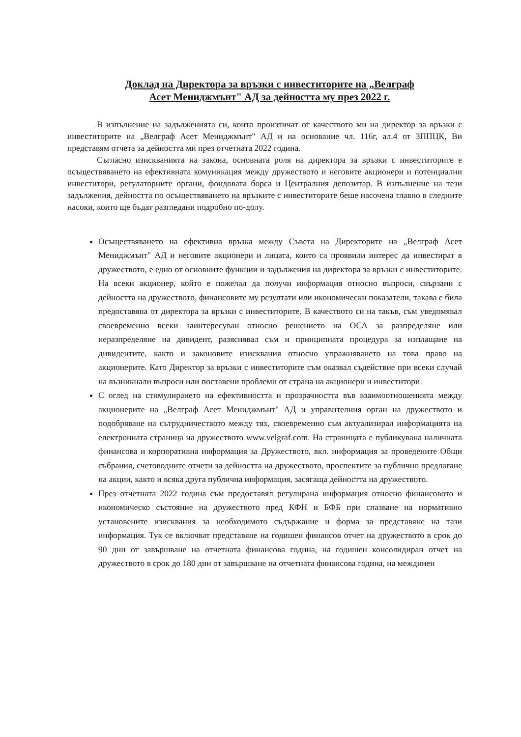Доклад на Директора за връзки с инвеститорите на „Велграф
Асет Мениджмънт" АД за дейността му през 2022 г.
В изпълнение на задълженията си, които произтичат от качеството ми на директор за връзки с инвеститорите на „Велграф Асет Мениджмънт" АД и на основание чл. 116г, ал.4 от ЗППЦК, Ви представям отчета за дейността ми през отчетната 2022 година.
Съгласно изискванията на закона, основната роля на директора за връзки с инвеститорите е осъществяването на ефективната комуникация между дружеството и неговите акционери и потенциални инвеститори, регулаторните органи, фондовата борса и Централния депозитар. В изпълнение на тези задължения, дейността по осъществяването на връзките с инвеститорите беше насочена главно в следните насоки, които ще бъдат разгледани подробно по-долу.
Осъществяването на ефективна връзка между Съвета на Директорите на „Велграф Асет Мениджмънт" АД и неговите акционери и лицата, които са проявили интерес да инвестират в дружеството, е едно от основните функции и задължения на директора за връзки с инвеститорите. На всеки акционер, който е пожелал да получи информация относно въпроси, свързани с дейността на дружеството, финансовите му резултати или икономически показатели, такава е била предоставяна от директора за връзки с инвеститорите. В качеството си на такъв, съм уведомявал своевременно всеки заинтересуван относно решението на ОСА за разпределяне или неразпределяне на дивидент, разяснявал съм и принципната процедура за изплащане на дивидентите, както и законовите изисквания относно упражняването на това право на акционерите. Като Директор за връзки с инвеститорите съм оказвал съдействие при всеки случай на възникнали въпроси или поставени проблеми от страна на акционери и инвеститори.
С оглед на стимулирането на ефективността и прозрачността във взаимоотношенията между акционерите на „Велграф Асет Мениджмънт" АД и управителния орган на дружеството и подобряване на сътрудничеството между тях, своевременно съм актуализирал информацията на електронната страница на дружеството www.velgraf.com. На страницата е публикувана наличната финансова и корпоративна информация за Дружеството, вкл. информация за проведените Общи събрания, счетоводните отчети за дейността на дружеството, проспектите за публично предлагане на акции, както и всяка друга публична информация, засягаща дейността на дружеството.
През отчетната 2022 година съм предоставял регулирана информация относно финансовото и икономическо състояние на дружеството пред КФН и БФБ при спазване на нормативно установените изисквания за необходимото съдържание и форма за представяне на тази информация. Тук се включват представяне на годишен финансов отчет на дружеството в срок до 90 дни от завършване на отчетната финансова година, на годишен консолидиран отчет на дружеството в срок до 180 дни от завършване на отчетната финансова година, на междинен